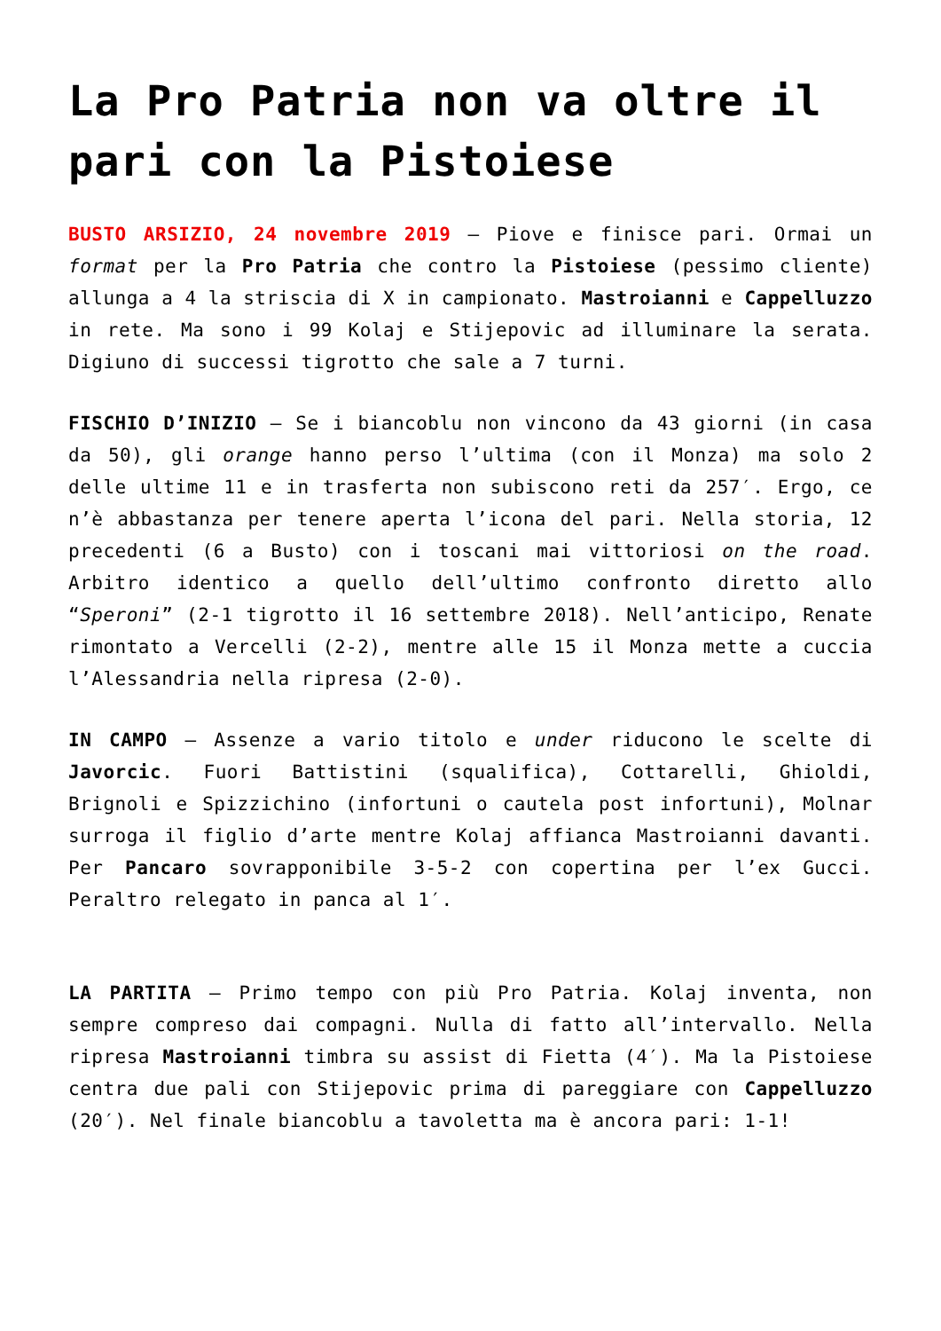La Pro Patria non va oltre il pari con la Pistoiese
BUSTO ARSIZIO, 24 novembre 2019 – Piove e finisce pari. Ormai un format per la Pro Patria che contro la Pistoiese (pessimo cliente) allunga a 4 la striscia di X in campionato. Mastroianni e Cappelluzzo in rete. Ma sono i 99 Kolaj e Stijepovic ad illuminare la serata. Digiuno di successi tigrotto che sale a 7 turni.
FISCHIO D’INIZIO – Se i biancoblu non vincono da 43 giorni (in casa da 50), gli orange hanno perso l’ultima (con il Monza) ma solo 2 delle ultime 11 e in trasferta non subiscono reti da 257′. Ergo, ce n’è abbastanza per tenere aperta l’icona del pari. Nella storia, 12 precedenti (6 a Busto) con i toscani mai vittoriosi on the road. Arbitro identico a quello dell’ultimo confronto diretto allo “Speroni” (2-1 tigrotto il 16 settembre 2018). Nell’anticipo, Renate rimontato a Vercelli (2-2), mentre alle 15 il Monza mette a cuccia l’Alessandria nella ripresa (2-0).
IN CAMPO – Assenze a vario titolo e under riducono le scelte di Javorcic. Fuori Battistini (squalifica), Cottarelli, Ghioldi, Brignoli e Spizzichino (infortuni o cautela post infortuni), Molnar surroga il figlio d’arte mentre Kolaj affianca Mastroianni davanti. Per Pancaro sovrapponibile 3-5-2 con copertina per l’ex Gucci. Peraltro relegato in panca al 1′.
LA PARTITA – Primo tempo con più Pro Patria. Kolaj inventa, non sempre compreso dai compagni. Nulla di fatto all’intervallo. Nella ripresa Mastroianni timbra su assist di Fietta (4′). Ma la Pistoiese centra due pali con Stijepovic prima di pareggiare con Cappelluzzo (20′). Nel finale biancoblu a tavoletta ma è ancora pari: 1-1!